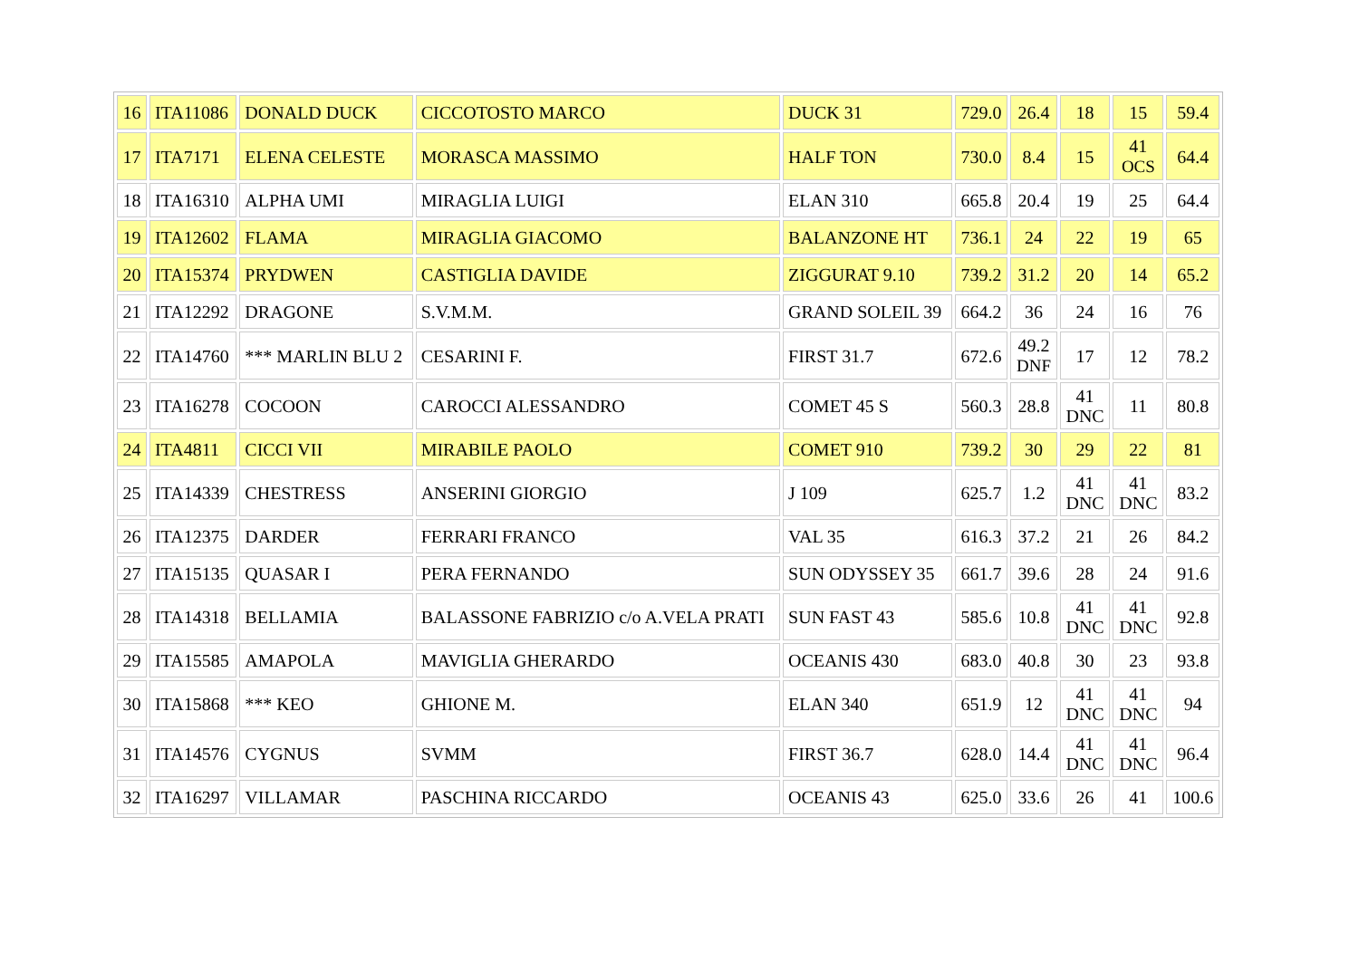| 16 | ITA11086 | DONALD DUCK | CICCOTOSTO MARCO | DUCK 31 | 729.0 | 26.4 | 18 | 15 | 59.4 |
| 17 | ITA7171 | ELENA CELESTE | MORASCA MASSIMO | HALF TON | 730.0 | 8.4 | 15 | 41 OCS | 64.4 |
| 18 | ITA16310 | ALPHA UMI | MIRAGLIA LUIGI | ELAN 310 | 665.8 | 20.4 | 19 | 25 | 64.4 |
| 19 | ITA12602 | FLAMA | MIRAGLIA GIACOMO | BALANZONE HT | 736.1 | 24 | 22 | 19 | 65 |
| 20 | ITA15374 | PRYDWEN | CASTIGLIA DAVIDE | ZIGGURAT 9.10 | 739.2 | 31.2 | 20 | 14 | 65.2 |
| 21 | ITA12292 | DRAGONE | S.V.M.M. | GRAND SOLEIL 39 | 664.2 | 36 | 24 | 16 | 76 |
| 22 | ITA14760 | *** MARLIN BLU 2 | CESARINI F. | FIRST 31.7 | 672.6 | 49.2 DNF | 17 | 12 | 78.2 |
| 23 | ITA16278 | COCOON | CAROCCI ALESSANDRO | COMET 45 S | 560.3 | 28.8 | 41 DNC | 11 | 80.8 |
| 24 | ITA4811 | CICCI VII | MIRABILE PAOLO | COMET 910 | 739.2 | 30 | 29 | 22 | 81 |
| 25 | ITA14339 | CHESTRESS | ANSERINI GIORGIO | J 109 | 625.7 | 1.2 | 41 DNC | 41 DNC | 83.2 |
| 26 | ITA12375 | DARDER | FERRARI FRANCO | VAL 35 | 616.3 | 37.2 | 21 | 26 | 84.2 |
| 27 | ITA15135 | QUASAR I | PERA FERNANDO | SUN ODYSSEY 35 | 661.7 | 39.6 | 28 | 24 | 91.6 |
| 28 | ITA14318 | BELLAMIA | BALASSONE FABRIZIO c/o A.VELA PRATI | SUN FAST 43 | 585.6 | 10.8 | 41 DNC | 41 DNC | 92.8 |
| 29 | ITA15585 | AMAPOLA | MAVIGLIA GHERARDO | OCEANIS 430 | 683.0 | 40.8 | 30 | 23 | 93.8 |
| 30 | ITA15868 | *** KEO | GHIONE M. | ELAN 340 | 651.9 | 12 | 41 DNC | 41 DNC | 94 |
| 31 | ITA14576 | CYGNUS | SVMM | FIRST 36.7 | 628.0 | 14.4 | 41 DNC | 41 DNC | 96.4 |
| 32 | ITA16297 | VILLAMAR | PASCHINA RICCARDO | OCEANIS 43 | 625.0 | 33.6 | 26 | 41 | 100.6 |